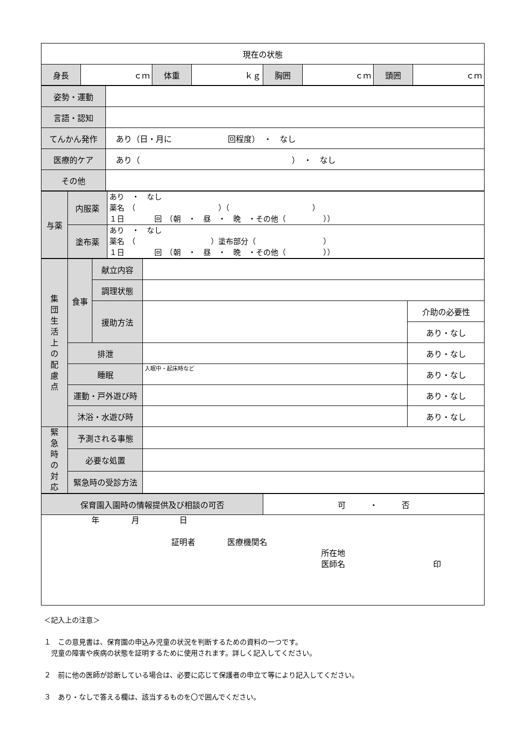| 現在の状態 | | | | | | | |
| 身長 | ｃｍ | 体重 | ｋｇ | 胸囲 | ｃｍ | 頭囲 | ｃｍ |
| 姿勢・運動 | |
| 言語・認知 | |
| てんかん発作 | あり（日・月に 回程度） ・ なし |
| 医療的ケア | あり（ ） ・ なし |
| その他 | |
| 与薬 | 内服薬 | あり ・ なし 薬名 （ ）（ ） １日 回 （朝 ・ 昼 ・ 晩 ・その他（ ）） |
| | 塗布薬 | あり ・ なし 薬名 （ ）塗布部分（ ） １日 回 （朝 ・ 昼 ・ 晩 ・その他（ ）） |
| 集 団 生 活 上 の 配 慮 点 | 食事 | 献立内容 | | |
| | | 調理状態 | | |
| | | 援助方法 | | 介助の必要性 |
| | | | | あり・なし |
| | 排泄 | | | あり・なし |
| | 睡眠 | | 入眠中・起床時など | あり・なし |
| | 運動・戸外遊び時 | | | あり・なし |
| | 沐浴・水遊び時 | | | あり・なし |
| 緊 急 時 の 対 応 | 予測される事態 | | | |
| | 必要な処置 | | | |
| | 緊急時の受診方法 | | | |
| 保育園入園時の情報提供及び相談の可否 | 可 ・ 否 |
| 年 月 日 証明者 医療機関名 所在地 医師名 印 | |
＜記入上の注意＞
１　この意見書は、保育園の申込み児童の状況を判断するための資料の一つです。
　児童の障害や疾病の状態を証明するために使用されます。詳しく記入してください。
２　前に他の医師が診断している場合は、必要に応じて保護者の申立て等により記入してください。
３　あり・なしで答える欄は、該当するものを〇で囲んでください。